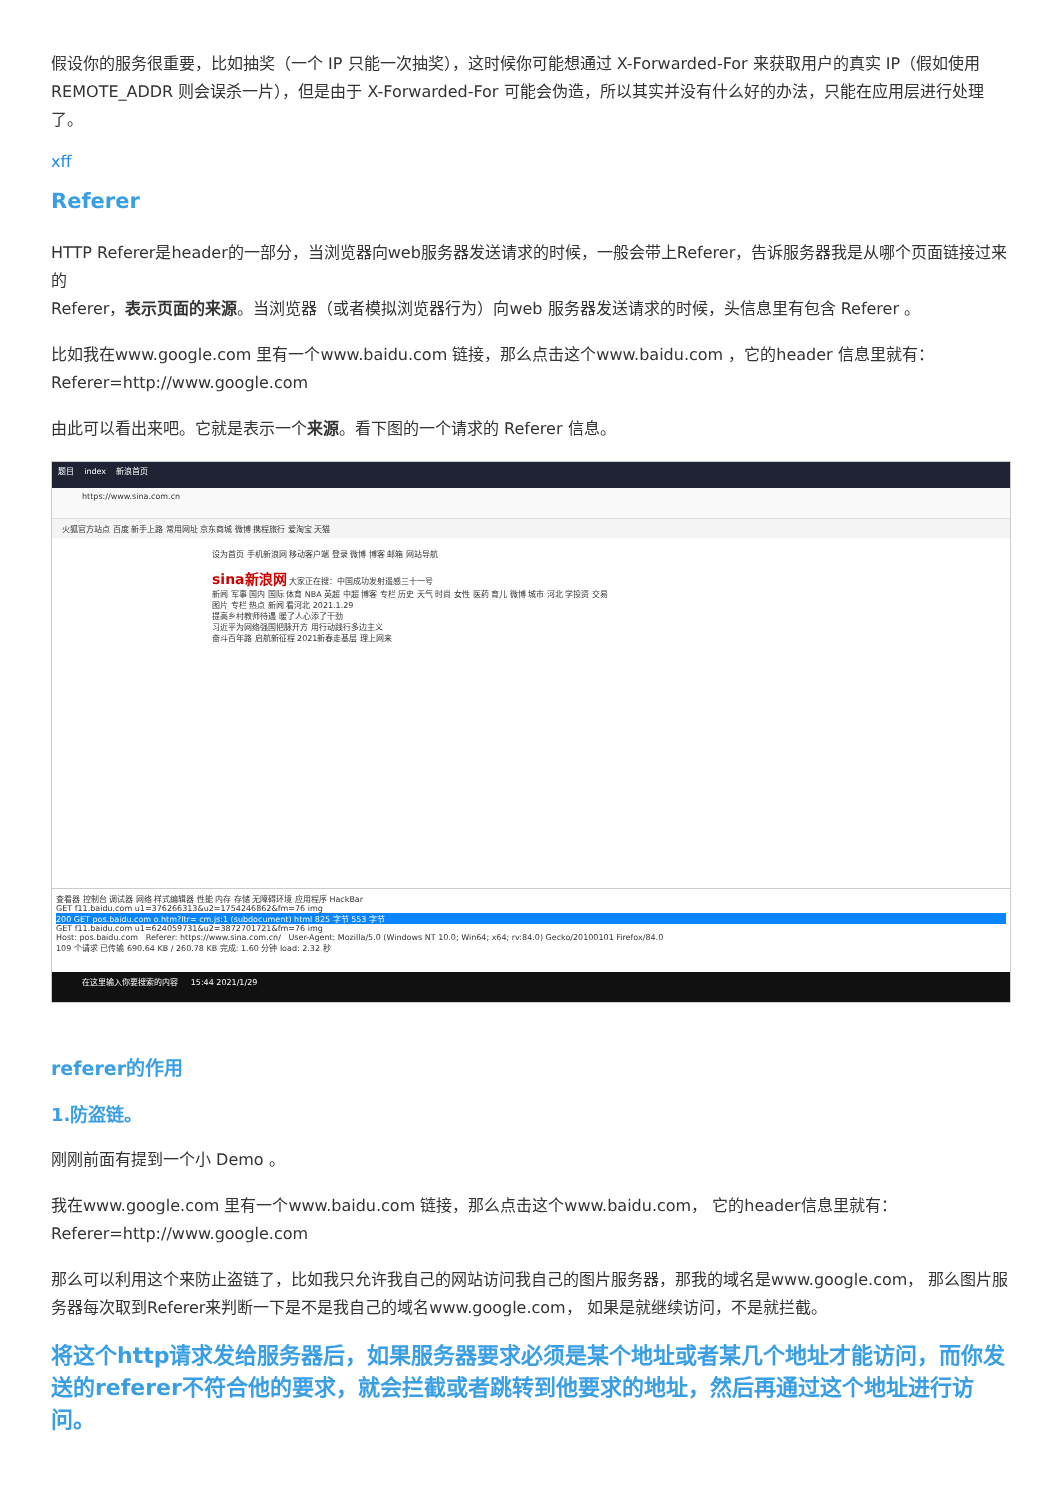假设你的服务很重要，比如抽奖（一个 IP 只能一次抽奖），这时候你可能想通过 X-Forwarded-For 来获取用户的真实 IP（假如使用 REMOTE_ADDR 则会误杀一片），但是由于 X-Forwarded-For 可能会伪造，所以其实并没有什么好的办法，只能在应用层进行处理了。
xff
Referer
HTTP Referer是header的一部分，当浏览器向web服务器发送请求的时候，一般会带上Referer，告诉服务器我是从哪个页面链接过来的
Referer，表示页面的来源。当浏览器（或者模拟浏览器行为）向web 服务器发送请求的时候，头信息里有包含 Referer 。
比如我在www.google.com 里有一个www.baidu.com 链接，那么点击这个www.baidu.com ，它的header 信息里就有：
Referer=http://www.google.com
由此可以看出来吧。它就是表示一个来源。看下图的一个请求的 Referer 信息。
题目 index 新浪首页
https://www.sina.com.cn
火狐官方站点 百度 新手上路 常用网址 京东商城 微博 携程旅行 爱淘宝 天猫
设为首页 手机新浪网 移动客户端 登录 微博 博客 邮箱 网站导航
sina新浪网 大家正在搜：中国成功发射遥感三十一号
新闻 军事 国内 国际 体育 NBA 英超 中超 博客 专栏 历史 天气 时尚 女性 医药 育儿 微博 城市 河北 学投资 交易
图片 专栏 热点 新闻 看河北 2021.1.29
提高乡村教师待遇 暖了人心添了干劲
习近平为网络强国把脉开方 用行动践行多边主义
奋斗百年路 启航新征程 2021新春走基层 理上网来
查看器 控制台 调试器 网络 样式编辑器 性能 内存 存储 无障碍环境 应用程序 HackBar
GET f11.baidu.com u1=376266313&u2=1754246862&fm=76 img
200 GET pos.baidu.com o.htm?ltr= cm.js:1 (subdocument) html 825 字节 553 字节
GET f11.baidu.com u1=624059731&u2=3872701721&fm=76 img
Host: pos.baidu.com Referer: https://www.sina.com.cn/ User-Agent: Mozilla/5.0 (Windows NT 10.0; Win64; x64; rv:84.0) Gecko/20100101 Firefox/84.0
109 个请求 已传输 690.64 KB / 260.78 KB 完成: 1.60 分钟 load: 2.32 秒
在这里输入你要搜索的内容 15:44 2021/1/29
referer的作用
1.防盗链。
刚刚前面有提到一个小 Demo 。
我在www.google.com 里有一个www.baidu.com 链接，那么点击这个www.baidu.com， 它的header信息里就有：
Referer=http://www.google.com
那么可以利用这个来防止盗链了，比如我只允许我自己的网站访问我自己的图片服务器，那我的域名是www.google.com， 那么图片服务器每次取到Referer来判断一下是不是我自己的域名www.google.com， 如果是就继续访问，不是就拦截。
将这个http请求发给服务器后，如果服务器要求必须是某个地址或者某几个地址才能访问，而你发送的referer不符合他的要求，就会拦截或者跳转到他要求的地址，然后再通过这个地址进行访问。